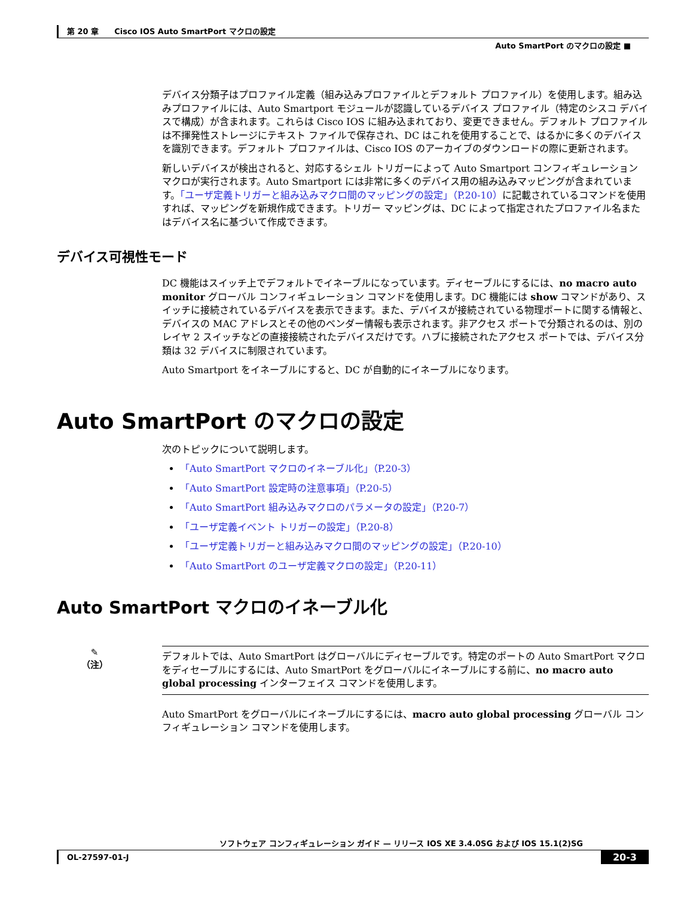第 20 章　　Cisco IOS Auto SmartPort マクロの設定
Auto SmartPort のマクロの設定 ■
デバイス分類子はプロファイル定義（組み込みプロファイルとデフォルト プロファイル）を使用します。組み込みプロファイルには、Auto Smartport モジュールが認識しているデバイス プロファイル（特定のシスコ デバイスで構成）が含まれます。これらは Cisco IOS に組み込まれており、変更できません。デフォルト プロファイルは不揮発性ストレージにテキスト ファイルで保存され、DC はこれを使用することで、はるかに多くのデバイスを識別できます。デフォルト プロファイルは、Cisco IOS のアーカイブのダウンロードの際に更新されます。
新しいデバイスが検出されると、対応するシェル トリガーによって Auto Smartport コンフィギュレーション マクロが実行されます。Auto Smartport には非常に多くのデバイス用の組み込みマッピングが含まれています。「ユーザ定義トリガーと組み込みマクロ間のマッピングの設定」（P.20-10）に記載されているコマンドを使用すれば、マッピングを新規作成できます。トリガー マッピングは、DC によって指定されたプロファイル名またはデバイス名に基づいて作成できます。
デバイス可視性モード
DC 機能はスイッチ上でデフォルトでイネーブルになっています。ディセーブルにするには、no macro auto monitor グローバル コンフィギュレーション コマンドを使用します。DC 機能には show コマンドがあり、スイッチに接続されているデバイスを表示できます。また、デバイスが接続されている物理ポートに関する情報と、デバイスの MAC アドレスとその他のベンダー情報も表示されます。非アクセス ポートで分類されるのは、別のレイヤ 2 スイッチなどの直接接続されたデバイスだけです。ハブに接続されたアクセス ポートでは、デバイス分類は 32 デバイスに制限されています。
Auto Smartport をイネーブルにすると、DC が自動的にイネーブルになります。
Auto SmartPort のマクロの設定
次のトピックについて説明します。
「Auto SmartPort マクロのイネーブル化」（P.20-3）
「Auto SmartPort 設定時の注意事項」（P.20-5）
「Auto SmartPort 組み込みマクロのパラメータの設定」（P.20-7）
「ユーザ定義イベント トリガーの設定」（P.20-8）
「ユーザ定義トリガーと組み込みマクロ間のマッピングの設定」（P.20-10）
「Auto SmartPort のユーザ定義マクロの設定」（P.20-11）
Auto SmartPort マクロのイネーブル化
✎
（注）
デフォルトでは、Auto SmartPort はグローバルにディセーブルです。特定のポートの Auto SmartPort マクロをディセーブルにするには、Auto SmartPort をグローバルにイネーブルにする前に、no macro auto global processing インターフェイス コマンドを使用します。
Auto SmartPort をグローバルにイネーブルにするには、macro auto global processing グローバル コンフィギュレーション コマンドを使用します。
ソフトウェア コンフィギュレーション ガイド — リリース IOS XE 3.4.0SG および IOS 15.1(2)SG
OL-27597-01-J 20-3